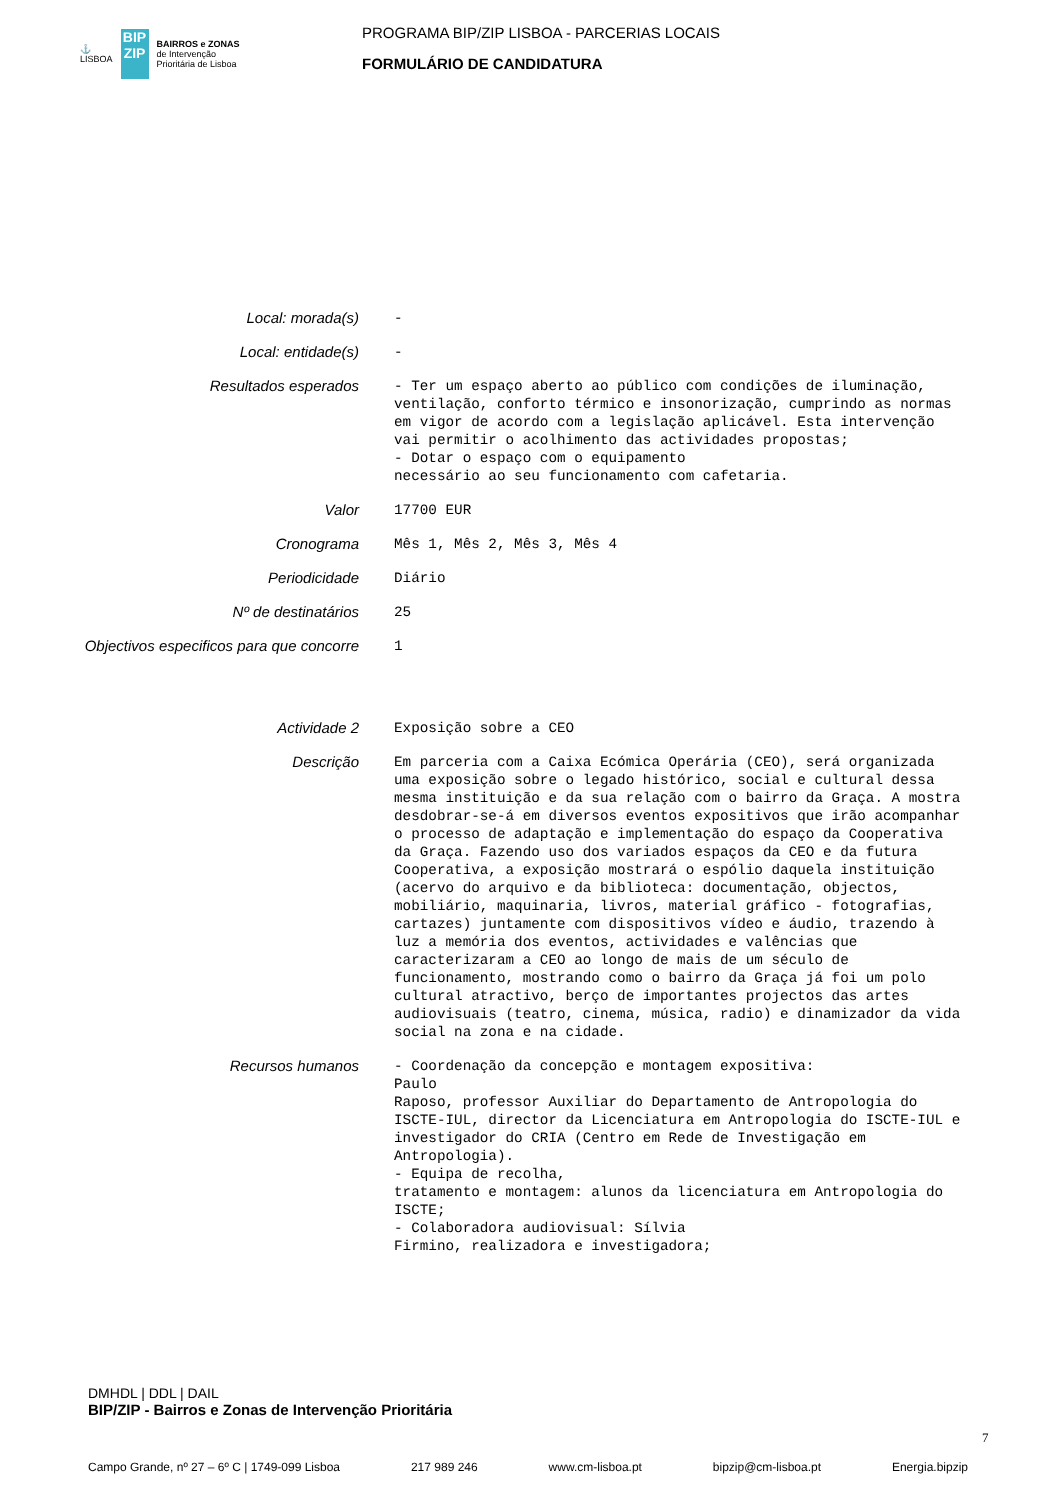⚓
LISBOA
BIP
ZIP
BAIRROS e ZONAS
de Intervenção
Prioritária de Lisboa
PROGRAMA BIP/ZIP LISBOA - PARCERIAS LOCAIS
FORMULÁRIO DE CANDIDATURA
Local: morada(s)
-
Local: entidade(s)
-
Resultados esperados
- Ter um espaço aberto ao público com condições de iluminação, ventilação, conforto térmico e insonorização, cumprindo as normas em vigor de acordo com a legislação aplicável. Esta intervenção vai permitir o acolhimento das actividades propostas; - Dotar o espaço com o equipamento necessário ao seu funcionamento com cafetaria.
Valor
17700 EUR
Cronograma
Mês 1, Mês 2, Mês 3, Mês 4
Periodicidade
Diário
Nº de destinatários
25
Objectivos especificos para que concorre
1
Actividade 2
Exposição sobre a CEO
Descrição
Em parceria com a Caixa Ecómica Operária (CEO), será organizada uma exposição sobre o legado histórico, social e cultural dessa mesma instituição e da sua relação com o bairro da Graça. A mostra desdobrar-se-á em diversos eventos expositivos que irão acompanhar o processo de adaptação e implementação do espaço da Cooperativa da Graça. Fazendo uso dos variados espaços da CEO e da futura Cooperativa, a exposição mostrará o espólio daquela instituição (acervo do arquivo e da biblioteca: documentação, objectos, mobiliário, maquinaria, livros, material gráfico - fotografias, cartazes) juntamente com dispositivos vídeo e áudio, trazendo à luz a memória dos eventos, actividades e valências que caracterizaram a CEO ao longo de mais de um século de funcionamento, mostrando como o bairro da Graça já foi um polo cultural atractivo, berço de importantes projectos das artes audiovisuais (teatro, cinema, música, radio) e dinamizador da vida social na zona e na cidade.
Recursos humanos
- Coordenação da concepção e montagem expositiva: Paulo Raposo, professor Auxiliar do Departamento de Antropologia do ISCTE-IUL, director da Licenciatura em Antropologia do ISCTE-IUL e investigador do CRIA (Centro em Rede de Investigação em Antropologia). - Equipa de recolha, tratamento e montagem: alunos da licenciatura em Antropologia do ISCTE; - Colaboradora audiovisual: Sílvia Firmino, realizadora e investigadora;
DMHDL | DDL | DAIL
BIP/ZIP - Bairros e Zonas de Intervenção Prioritária
Campo Grande, nº 27 – 6º C | 1749-099 Lisboa 217 989 246 www.cm-lisboa.pt bipzip@cm-lisboa.pt Energia.bipzip
7